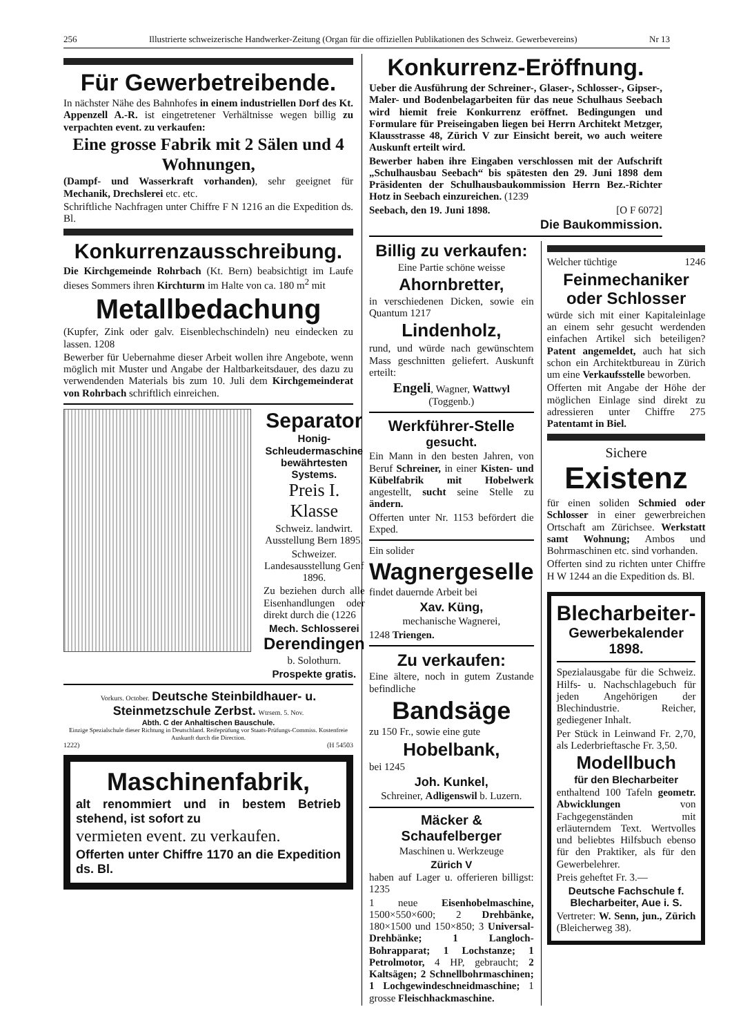256 Illustrierte schweizerische Handwerker-Zeitung (Organ für die offiziellen Publikationen des Schweiz. Gewerbevereins) Nr 13
Für Gewerbetreibende.
In nächster Nähe des Bahnhofes in einem industriellen Dorf des Kt. Appenzell A.-R. ist eingetretener Verhältnisse wegen billig zu verpachten event. zu verkaufen:
Eine grosse Fabrik mit 2 Sälen und 4 Wohnungen,
(Dampf- und Wasserkraft vorhanden), sehr geeignet für Mechanik, Drechslerei etc. etc.
Schriftliche Nachfragen unter Chiffre F N 1216 an die Expedition ds. Bl.
Konkurrenzausschreibung.
Die Kirchgemeinde Rohrbach (Kt. Bern) beabsichtigt im Laufe dieses Sommers ihren Kirchturm im Halte von ca. 180 m<sup>2</sup> mit
Metallbedachung
(Kupfer, Zink oder galv. Eisenblechschindeln) neu eindecken zu lassen. 1208
Bewerber für Uebernahme dieser Arbeit wollen ihre Angebote, wenn möglich mit Muster und Angabe der Haltbarkeitsdauer, des dazu zu verwendenden Materials bis zum 10. Juli dem Kirchgemeinderat von Rohrbach schriftlich einreichen.
Separator
Honig-Schleudermaschine bewährtesten Systems.
Preis I. Klasse
Schweiz. landwirt. Ausstellung Bern 1895.
Schweizer. Landesausstellung Genf 1896.
Zu beziehen durch alle Eisenhandlungen oder direkt durch die (1226
Mech. Schlosserei
Derendingen
b. Solothurn.
Prospekte gratis.
Vorkurs. October. Deutsche Steinbildhauer- u. Steinmetzschule Zerbst. Wtrsem. 5. Nov.
Abth. C der Anhaltischen Bauschule.
Einzige Spezialschule dieser Richtung in Deutschland. Reifeprüfung vor Staats-Prüfungs-Commiss. Kostenfreie Auskunft durch die Direction.
1222) (H 54503
Maschinenfabrik,
alt renommiert und in bestem Betrieb stehend, ist sofort zu
vermieten event. zu verkaufen.
Offerten unter Chiffre 1170 an die Expedition ds. Bl.
Konkurrenz-Eröffnung.
Ueber die Ausführung der Schreiner-, Glaser-, Schlosser-, Gipser-, Maler- und Bodenbelagarbeiten für das neue Schulhaus Seebach wird hiemit freie Konkurrenz eröffnet. Bedingungen und Formulare für Preiseingaben liegen bei Herrn Architekt Metzger, Klausstrasse 48, Zürich V zur Einsicht bereit, wo auch weitere Auskunft erteilt wird.
Bewerber haben ihre Eingaben verschlossen mit der Aufschrift „Schulhausbau Seebach“ bis spätesten den 29. Juni 1898 dem Präsidenten der Schulhausbaukommission Herrn Bez.-Richter Hotz in Seebach einzureichen. (1239
Seebach, den 19. Juni 1898. [O F 6072]
Die Baukommission.
Billig zu verkaufen:
Eine Partie schöne weisse
Ahornbretter,
in verschiedenen Dicken, sowie ein Quantum 1217
Lindenholz,
rund, und würde nach gewünschtem Mass geschnitten geliefert. Auskunft erteilt:
Engeli, Wagner, Wattwyl (Toggenb.)
Werkführer-Stelle
gesucht.
Ein Mann in den besten Jahren, von Beruf Schreiner, in einer Kisten- und Kübelfabrik mit Hobelwerk angestellt, sucht seine Stelle zu ändern.
Offerten unter Nr. 1153 befördert die Exped.
Ein solider
Wagnergeselle
findet dauernde Arbeit bei
Xav. Küng,
mechanische Wagnerei,
1248 Triengen.
Zu verkaufen:
Eine ältere, noch in gutem Zustande befindliche
Bandsäge
zu 150 Fr., sowie eine gute
Hobelbank,
bei 1245
Joh. Kunkel,
Schreiner, Adligenswil b. Luzern.
Mäcker & Schaufelberger
Maschinen u. Werkzeuge
Zürich V
haben auf Lager u. offerieren billigst: 1235
1 neue Eisenhobelmaschine, 1500×550×600; 2 Drehbänke, 180×1500 und 150×850; 3 Universal-Drehbänke; 1 Langloch-Bohrapparat; 1 Lochstanze; 1 Petrolmotor, 4 HP, gebraucht; 2 Kaltsägen; 2 Schnellbohrmaschinen; 1 Lochgewindeschneidmaschine; 1 grosse Fleischhackmaschine.
Welcher tüchtige 1246
Feinmechaniker oder Schlosser
würde sich mit einer Kapitaleinlage an einem sehr gesucht werdenden einfachen Artikel sich beteiligen? Patent angemeldet, auch hat sich schon ein Architektbureau in Zürich um eine Verkaufsstelle beworben.
Offerten mit Angabe der Höhe der möglichen Einlage sind direkt zu adressieren unter Chiffre 275 Patentamt in Biel.
Sichere
Existenz
für einen soliden Schmied oder Schlosser in einer gewerbreichen Ortschaft am Zürichsee. Werkstatt samt Wohnung; Ambos und Bohrmaschinen etc. sind vorhanden.
Offerten sind zu richten unter Chiffre H W 1244 an die Expedition ds. Bl.
Blecharbeiter-
Gewerbekalender 1898.
Spezialausgabe für die Schweiz. Hilfs- u. Nachschlagebuch für jeden Angehörigen der Blechindustrie. Reicher, gediegener Inhalt.
Per Stück in Leinwand Fr. 2,70, als Lederbrieftasche Fr. 3,50.
Modellbuch
für den Blecharbeiter
enthaltend 100 Tafeln geometr. Abwicklungen von Fachgegenständen mit erläuterndem Text. Wertvolles und beliebtes Hilfsbuch ebenso für den Praktiker, als für den Gewerbelehrer.
Preis geheftet Fr. 3.—
Deutsche Fachschule f. Blecharbeiter, Aue i. S.
Vertreter: W. Senn, jun., Zürich (Bleicherweg 38).